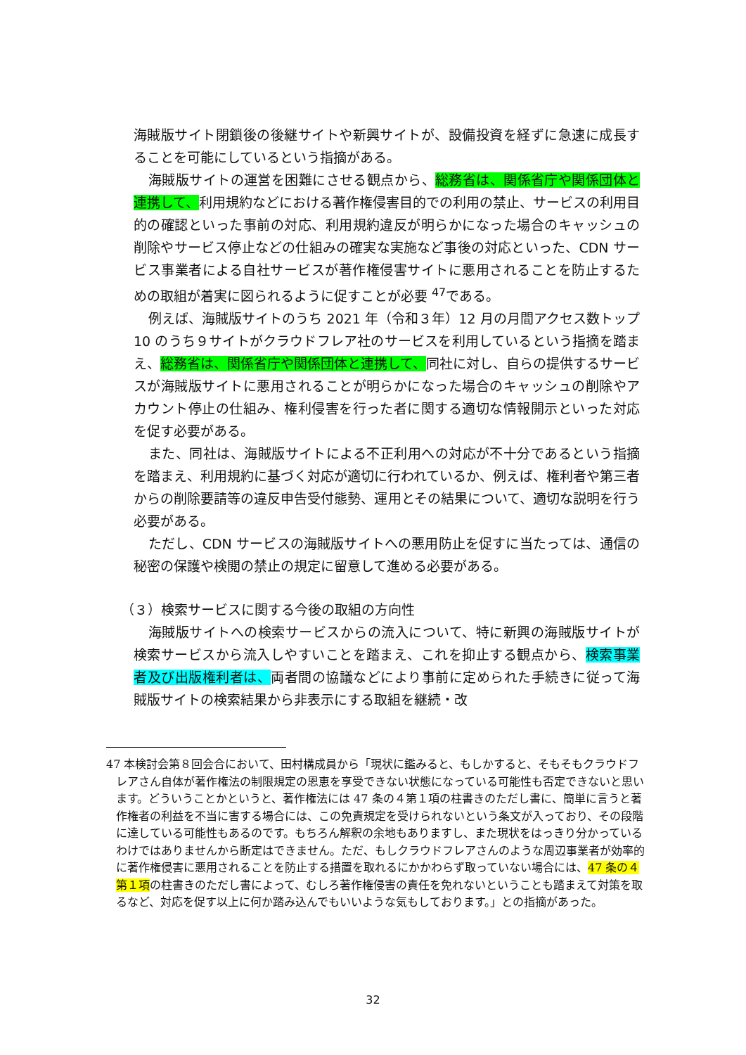海賊版サイト閉鎖後の後継サイトや新興サイトが、設備投資を経ずに急速に成長することを可能にしているという指摘がある。
海賊版サイトの運営を困難にさせる観点から、総務省は、関係省庁や関係団体と連携して、利用規約などにおける著作権侵害目的での利用の禁止、サービスの利用目的の確認といった事前の対応、利用規約違反が明らかになった場合のキャッシュの削除やサービス停止などの仕組みの確実な実施など事後の対応といった、CDN サービス事業者による自社サービスが著作権侵害サイトに悪用されることを防止するための取組が着実に図られるように促すことが必要 <sup>47</sup>である。
例えば、海賊版サイトのうち 2021 年（令和３年）12 月の月間アクセス数トップ 10 のうち９サイトがクラウドフレア社のサービスを利用しているという指摘を踏まえ、総務省は、関係省庁や関係団体と連携して、同社に対し、自らの提供するサービスが海賊版サイトに悪用されることが明らかになった場合のキャッシュの削除やアカウント停止の仕組み、権利侵害を行った者に関する適切な情報開示といった対応を促す必要がある。
また、同社は、海賊版サイトによる不正利用への対応が不十分であるという指摘を踏まえ、利用規約に基づく対応が適切に行われているか、例えば、権利者や第三者からの削除要請等の違反申告受付態勢、運用とその結果について、適切な説明を行う必要がある。
ただし、CDN サービスの海賊版サイトへの悪用防止を促すに当たっては、通信の秘密の保護や検閲の禁止の規定に留意して進める必要がある。
（３）検索サービスに関する今後の取組の方向性
海賊版サイトへの検索サービスからの流入について、特に新興の海賊版サイトが検索サービスから流入しやすいことを踏まえ、これを抑止する観点から、検索事業者及び出版権利者は、両者間の協議などにより事前に定められた手続きに従って海賊版サイトの検索結果から非表示にする取組を継続・改
47 本検討会第８回会合において、田村構成員から「現状に鑑みると、もしかすると、そもそもクラウドフレアさん自体が著作権法の制限規定の恩恵を享受できない状態になっている可能性も否定できないと思います。どういうことかというと、著作権法には 47 条の４第１項の柱書きのただし書に、簡単に言うと著作権者の利益を不当に害する場合には、この免責規定を受けられないという条文が入っており、その段階に達している可能性もあるのです。もちろん解釈の余地もありますし、また現状をはっきり分かっているわけではありませんから断定はできません。ただ、もしクラウドフレアさんのような周辺事業者が効率的に著作権侵害に悪用されることを防止する措置を取れるにかかわらず取っていない場合には、47 条の４第１項の柱書きのただし書によって、むしろ著作権侵害の責任を免れないということも踏まえて対策を取るなど、対応を促す以上に何か踏み込んでもいいような気もしております。」との指摘があった。
32